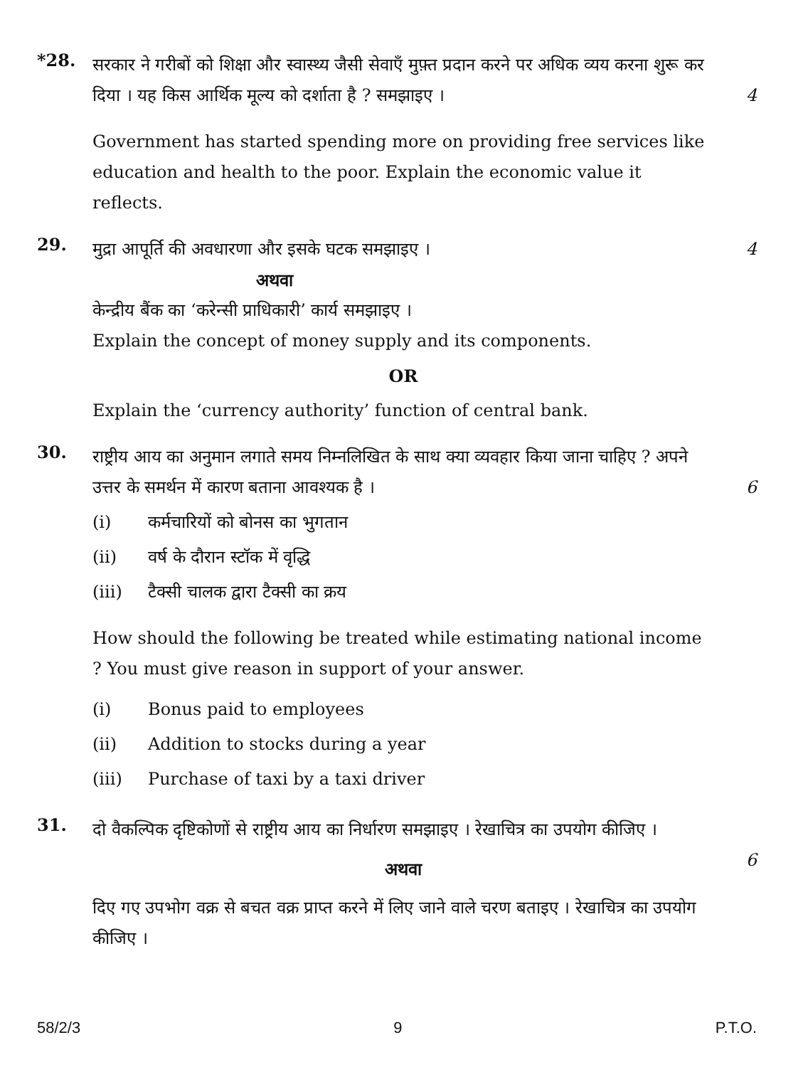*28.
सरकार ने गरीबों को शिक्षा और स्वास्थ्य जैसी सेवाएँ मुफ़्त प्रदान करने पर अधिक व्यय करना शुरू कर दिया । यह किस आर्थिक मूल्य को दर्शाता है ? समझाइए ।
4
Government has started spending more on providing free services like education and health to the poor. Explain the economic value it reflects.
29.
मुद्रा आपूर्ति की अवधारणा और इसके घटक समझाइए ।
अथवा
केन्द्रीय बैंक का ‘करेन्सी प्राधिकारी’ कार्य समझाइए ।
Explain the concept of money supply and its components.
OR
Explain the ‘currency authority’ function of central bank.
4
30.
राष्ट्रीय आय का अनुमान लगाते समय निम्नलिखित के साथ क्या व्यवहार किया जाना चाहिए ? अपने उत्तर के समर्थन में कारण बताना आवश्यक है ।
(i) कर्मचारियों को बोनस का भुगतान
(ii) वर्ष के दौरान स्टॉक में वृद्धि
(iii) टैक्सी चालक द्वारा टैक्सी का क्रय
How should the following be treated while estimating national income ? You must give reason in support of your answer.
(i) Bonus paid to employees
(ii) Addition to stocks during a year
(iii) Purchase of taxi by a taxi driver
6
31.
दो वैकल्पिक दृष्टिकोणों से राष्ट्रीय आय का निर्धारण समझाइए । रेखाचित्र का उपयोग कीजिए ।
अथवा
दिए गए उपभोग वक्र से बचत वक्र प्राप्त करने में लिए जाने वाले चरण बताइए । रेखाचित्र का उपयोग कीजिए ।
6
58/2/3 9 P.T.O.